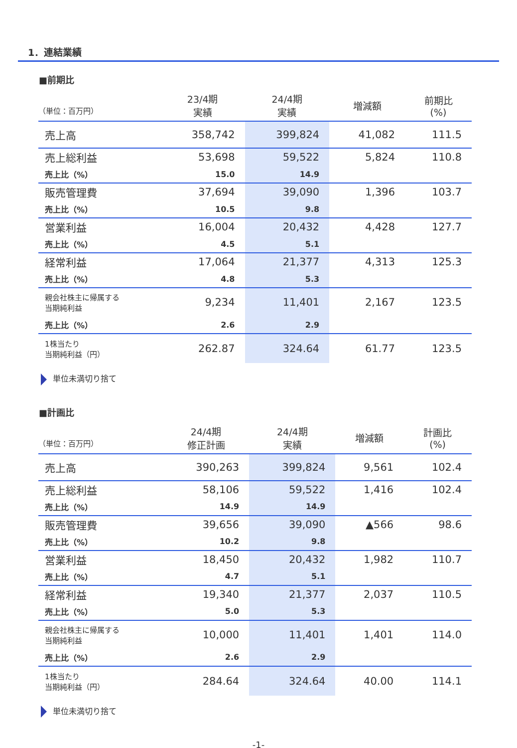1．連結業績
■前期比
| （単位：百万円） | 23/4期 実績 | 24/4期 実績 | 増減額 | 前期比 (%) |
| --- | --- | --- | --- | --- |
| 売上高 | 358,742 | 399,824 | 41,082 | 111.5 |
| 売上総利益 | 53,698 | 59,522 | 5,824 | 110.8 |
| 売上比（%） | 15.0 | 14.9 | | |
| 販売管理費 | 37,694 | 39,090 | 1,396 | 103.7 |
| 売上比（%） | 10.5 | 9.8 | | |
| 営業利益 | 16,004 | 20,432 | 4,428 | 127.7 |
| 売上比（%） | 4.5 | 5.1 | | |
| 経常利益 | 17,064 | 21,377 | 4,313 | 125.3 |
| 売上比（%） | 4.8 | 5.3 | | |
| 親会社株主に帰属する 当期純利益 | 9,234 | 11,401 | 2,167 | 123.5 |
| 売上比（%） | 2.6 | 2.9 | | |
| 1株当たり 当期純利益（円） | 262.87 | 324.64 | 61.77 | 123.5 |
単位未満切り捨て
■計画比
| （単位：百万円） | 24/4期 修正計画 | 24/4期 実績 | 増減額 | 計画比 (%) |
| --- | --- | --- | --- | --- |
| 売上高 | 390,263 | 399,824 | 9,561 | 102.4 |
| 売上総利益 | 58,106 | 59,522 | 1,416 | 102.4 |
| 売上比（%） | 14.9 | 14.9 | | |
| 販売管理費 | 39,656 | 39,090 | ▲566 | 98.6 |
| 売上比（%） | 10.2 | 9.8 | | |
| 営業利益 | 18,450 | 20,432 | 1,982 | 110.7 |
| 売上比（%） | 4.7 | 5.1 | | |
| 経常利益 | 19,340 | 21,377 | 2,037 | 110.5 |
| 売上比（%） | 5.0 | 5.3 | | |
| 親会社株主に帰属する 当期純利益 | 10,000 | 11,401 | 1,401 | 114.0 |
| 売上比（%） | 2.6 | 2.9 | | |
| 1株当たり 当期純利益（円） | 284.64 | 324.64 | 40.00 | 114.1 |
単位未満切り捨て
-1-